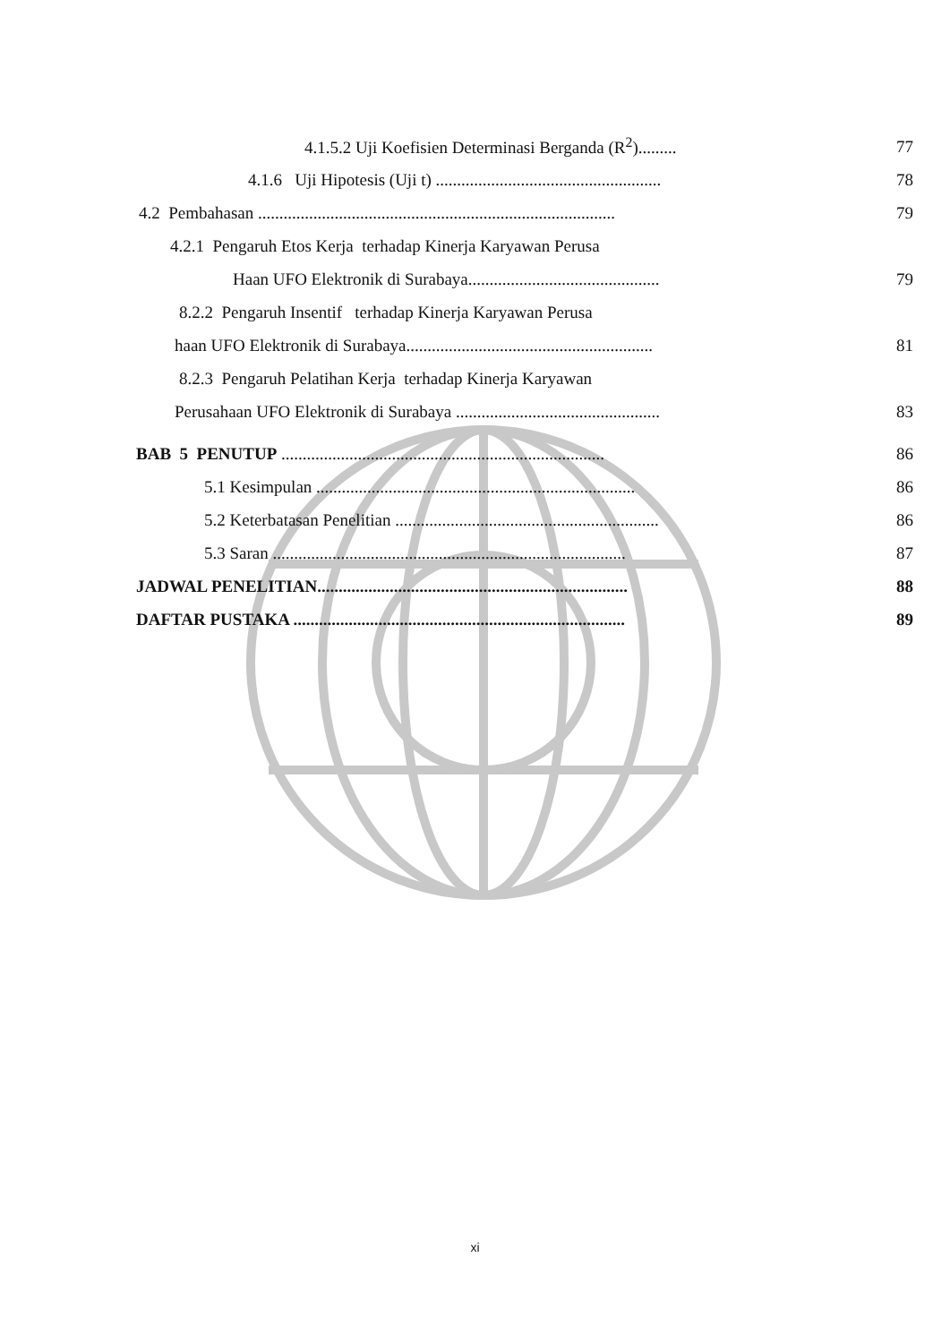4.1.5.2 Uji Koefisien Determinasi Berganda (R<sup>2</sup>)......... 77
4.1.6 Uji Hipotesis (Uji t) ..................................................... 78
4.2 Pembahasan .................................................................................... 79
4.2.1 Pengaruh Etos Kerja terhadap Kinerja Karyawan Perusa
Haan UFO Elektronik di Surabaya............................................. 79
8.2.2 Pengaruh Insentif terhadap Kinerja Karyawan Perusa
haan UFO Elektronik di Surabaya.......................................................... 81
8.2.3 Pengaruh Pelatihan Kerja terhadap Kinerja Karyawan
Perusahaan UFO Elektronik di Surabaya ................................................ 83
BAB 5 PENUTUP ............................................................................ 86
5.1 Kesimpulan ........................................................................... 86
5.2 Keterbatasan Penelitian .............................................................. 86
5.3 Saran ................................................................................... 87
JADWAL PENELITIAN......................................................................... 88
DAFTAR PUSTAKA .............................................................................. 89
xi